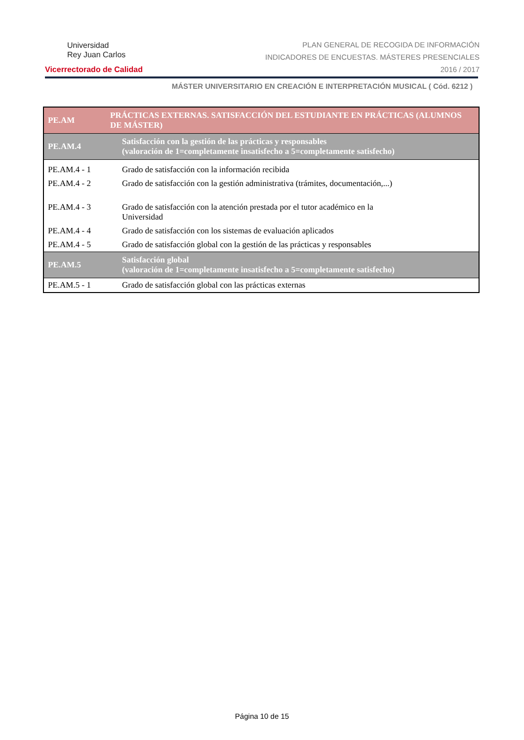Universidad
Rey Juan Carlos
Vicerrectorado de Calidad
PLAN GENERAL DE RECOGIDA DE INFORMACIÓN
INDICADORES DE ENCUESTAS. MÁSTERES PRESENCIALES
2016 / 2017
MÁSTER UNIVERSITARIO EN CREACIÓN E INTERPRETACIÓN MUSICAL ( Cód. 6212 )
| PE.AM | PRÁCTICAS EXTERNAS. SATISFACCIÓN DEL ESTUDIANTE EN PRÁCTICAS (ALUMNOS DE MÁSTER) |
| --- | --- |
| PE.AM.4 | Satisfacción con la gestión de las prácticas y responsables (valoración de 1=completamente insatisfecho a 5=completamente satisfecho) |
| PE.AM.4 - 1 | Grado de satisfacción con la información recibida |
| PE.AM.4 - 2 | Grado de satisfacción con la gestión administrativa (trámites, documentación,...) |
| PE.AM.4 - 3 | Grado de satisfacción con la atención prestada por el tutor académico en la Universidad |
| PE.AM.4 - 4 | Grado de satisfacción con los sistemas de evaluación aplicados |
| PE.AM.4 - 5 | Grado de satisfacción global con la gestión de las prácticas y responsables |
| PE.AM.5 | Satisfacción global (valoración de 1=completamente insatisfecho a 5=completamente satisfecho) |
| PE.AM.5 - 1 | Grado de satisfacción global con las prácticas externas |
Página 10 de 15